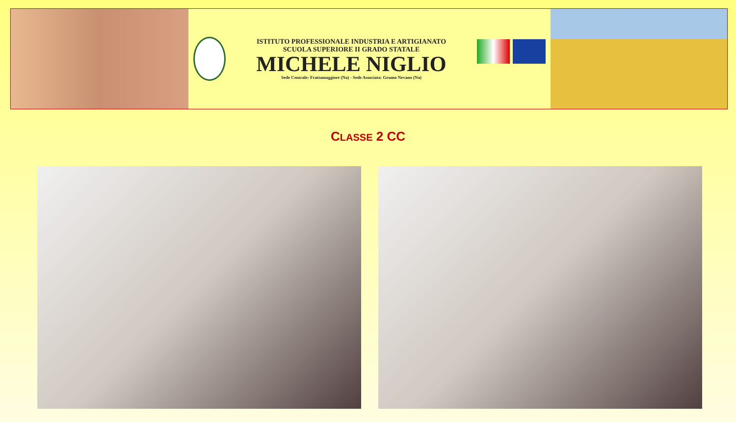ISTITUTO PROFESSIONALE INDUSTRIA E ARTIGIANATO
SCUOLA SUPERIORE II GRADO STATALE
MICHELE NIGLIO
Sede Centrale: Frattamaggiore (Na) - Sede Associata: Grumo Nevano (Na)
CLASSE 2 CC